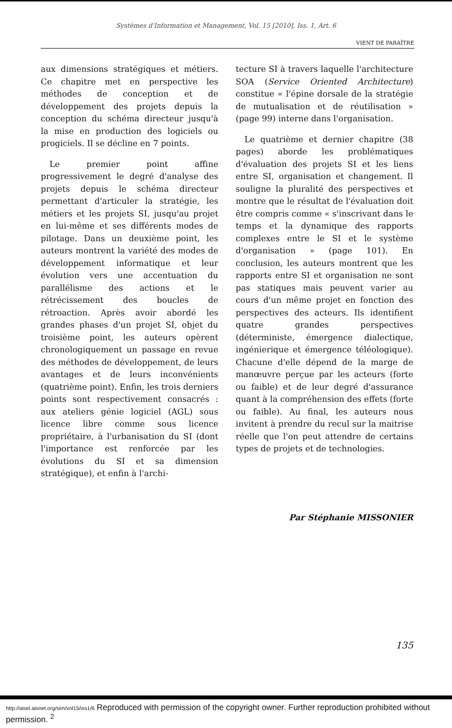Systèmes d'Information et Management, Vol. 15 [2010], Iss. 1, Art. 6
VIENT DE PARAÎTRE
aux dimensions stratégiques et métiers. Ce chapitre met en perspective les méthodes de conception et de développement des projets depuis la conception du schéma directeur jusqu'à la mise en production des logiciels ou progiciels. Il se décline en 7 points.
Le premier point affine progressivement le degré d'analyse des projets depuis le schéma directeur permettant d'articuler la stratégie, les métiers et les projets SI, jusqu'au projet en lui-même et ses différents modes de pilotage. Dans un deuxième point, les auteurs montrent la variété des modes de développement informatique et leur évolution vers une accentuation du parallélisme des actions et le rétrécissement des boucles de rétroaction. Après avoir abordé les grandes phases d'un projet SI, objet du troisième point, les auteurs opèrent chronologiquement un passage en revue des méthodes de développement, de leurs avantages et de leurs inconvénients (quatrième point). Enfin, les trois derniers points sont respectivement consacrés : aux ateliers génie logiciel (AGL) sous licence libre comme sous licence propriétaire, à l'urbanisation du SI (dont l'importance est renforcée par les évolutions du SI et sa dimension stratégique), et enfin à l'archi-
tecture SI à travers laquelle l'architecture SOA (Service Oriented Architecture) constitue « l'épine dorsale de la stratégie de mutualisation et de réutilisation » (page 99) interne dans l'organisation.
Le quatrième et dernier chapitre (38 pages) aborde les problématiques d'évaluation des projets SI et les liens entre SI, organisation et changement. Il souligne la pluralité des perspectives et montre que le résultat de l'évaluation doit être compris comme « s'inscrivant dans le temps et la dynamique des rapports complexes entre le SI et le système d'organisation » (page 101). En conclusion, les auteurs montrent que les rapports entre SI et organisation ne sont pas statiques mais peuvent varier au cours d'un même projet en fonction des perspectives des acteurs. Ils identifient quatre grandes perspectives (déterministe, émergence dialectique, ingénierique et émergence téléologique). Chacune d'elle dépend de la marge de manœuvre perçue par les acteurs (forte ou faible) et de leur degré d'assurance quant à la compréhension des effets (forte ou faible). Au final, les auteurs nous invitent à prendre du recul sur la maitrise réelle que l'on peut attendre de certains types de projets et de technologies.
Par Stéphanie MISSONIER
135
http://aisel.aisnet.org/sim/vol15/iss1/6 Reproduced with permission of the copyright owner. Further reproduction prohibited without permission. <sup>2</sup>